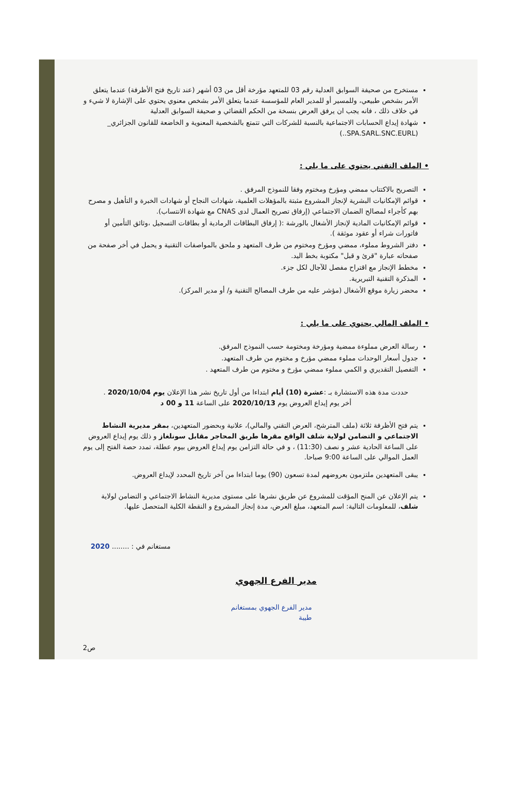مستخرج من صحيفة السوابق العدلية رقم 03 للمتعهد مؤرخة أقل من 03 أشهر (عند تاريخ فتح الأظرفة) عندما يتعلق الأمر بشخص طبيعي، وللمسير أو للمدير العام للمؤسسة عندما يتعلق الأمر بشخص معنوي يحتوي على الإشارة لا شيء و في خلاف ذلك ، فانه يجب ان يرفق العرض بنسخة من الحكم القضائي و صحيفة السوابق العدلية
شهادة إيداع الحسابات الاجتماعية بالنسبة للشركات التي تتمتع بالشخصية المعنوية و الخاضعة للقانون الجزائري_ (SPA.SARL.SNC.EURL..)
• الملف التقني يحتوي على ما يلي :
التصريح بالاكتتاب ممضي ومؤرخ ومختوم وفقا للنموذج المرفق .
قوائم الإمكانيات البشرية لإنجاز المشروع مثبتة بالمؤهلات العلمية، شهادات النجاح أو شهادات الخبرة و التأهيل و مصرح بهم كأجراء لمصالح الضمان الاجتماعي (إرفاق تصريح العمال لدى CNAS مع شهادة الانتساب).
قوائم الإمكانيات المادية لإنجاز الأشغال بالورشة :( إرفاق البطاقات الرمادية أو بطاقات التسجيل ،وثائق التأمين أو فاتورات شراء أو عقود موثقة ).
دفتر الشروط مملوء، ممضي ومؤرخ ومختوم من طرف المتعهد و ملحق بالمواصفات التقنية و يحمل في أخر صفحة من صفحاته عبارة "قرئ و قبل" مكتوبة بخط اليد.
مخطط الإنجاز مع اقتراح مفصل للآجال لكل جزء.
المذكرة التقنية التبريرية.
محضر زيارة موقع الأشغال (مؤشر عليه من طرف المصالح التقنية و/ أو مدير المركز).
• الملف المالي يحتوي على ما يلي :
رسالة العرض مملوءة ممضية ومؤرخة ومختومة حسب النموذج المرفق.
جدول أسعار الوحدات مملوء ممضي مؤرخ و مختوم من طرف المتعهد.
التفصيل التقديري و الكمي مملوء ممضي مؤرخ و مختوم من طرف المتعهد .
حددت مدة هذه الاستشارة بـ :عشرة (10) أيام ابتداءا من أول تاريخ نشر هذا الإعلان يوم 2020/10/04 .
أخر يوم إيداع العروض يوم 2020/10/13 على الساعة 11 و 00 د
يتم فتح الأظرفة ثلاثة (ملف المترشح، العرض التقني والمالي)، علانية وبحضور المتعهدين، بمقر مديرية النشاط الاجتماعي و التضامن لولاية شلف الواقع مقرها طريق المحاجر مقابل سونلغاز و ذلك يوم إيداع العروض على الساعة الحادية عشر و نصف (11:30) ، و في حالة التزامن يوم إيداع العروض بيوم عطلة، تمدد حصة الفتح إلى يوم العمل الموالي على الساعة 9:00 صباحا.
يبقى المتعهدين ملتزمون بعروضهم لمدة تسعون (90) يوما ابتداءا من آخر تاريخ المحدد لإيداع العروض.
يتم الإعلان عن المنح المؤقت للمشروع عن طريق نشرها على مستوى مديرية النشاط الاجتماعي و التضامن لولاية شلف، للمعلومات التالية: اسم المتعهد، مبلغ العرض، مدة إنجاز المشروع و النقطة الكلية المتحصل عليها.
مستغانم في : ........ 2020
مدير الفرع الجهوي
مدير الفرع الجهوي بمستغانم
طيبة
ص2